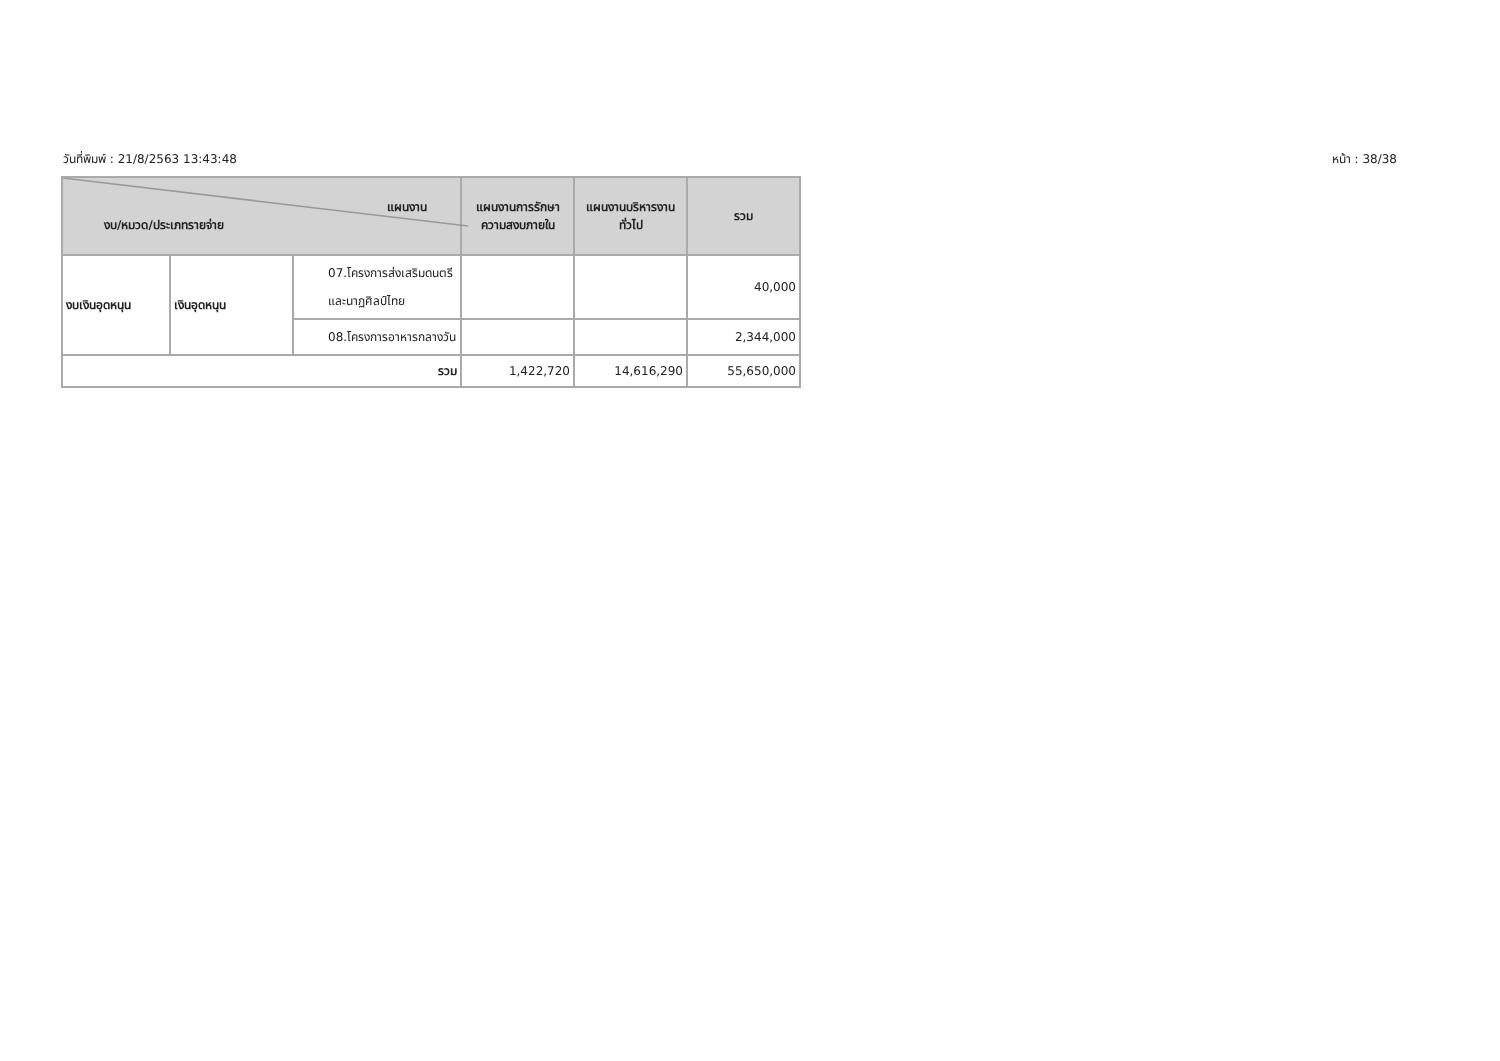วันที่พิมพ์ : 21/8/2563 13:43:48 หน้า : 38/38
| แผนงาน งบ/หมวด/ประเภทรายจ่าย | | | แผนงานการรักษาความสงบภายใน | แผนงานบริหารงานทั่วไป | รวม |
| --- | --- | --- | --- | --- | --- |
| งบเงินอุดหนุน | เงินอุดหนุน | 07.โครงการส่งเสริมดนตรีและนาฏศิลป์ไทย | | | 40,000 |
| | | 08.โครงการอาหารกลางวัน | | | 2,344,000 |
| รวม | | | 1,422,720 | 14,616,290 | 55,650,000 |